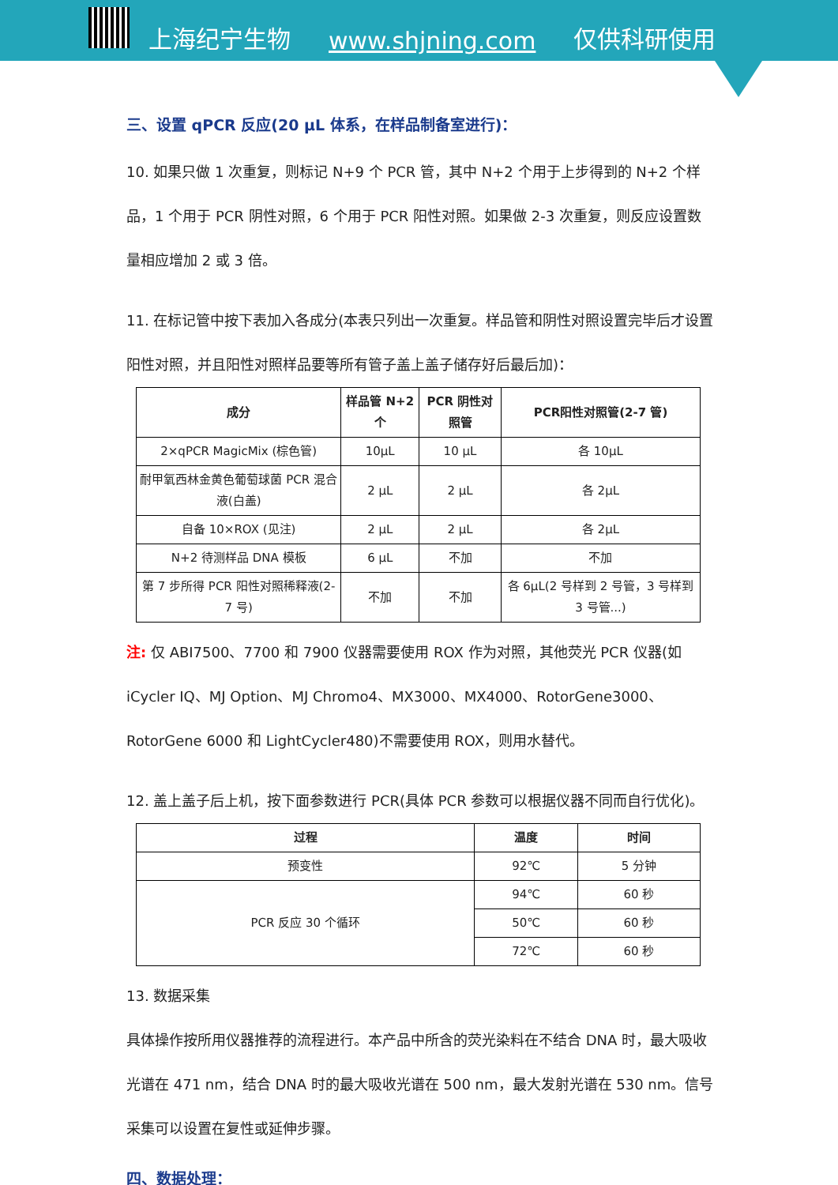上海纪宁生物 www.shjning.com 仅供科研使用
三、设置 qPCR 反应(20 μL 体系，在样品制备室进行)：
10. 如果只做 1 次重复，则标记 N+9 个 PCR 管，其中 N+2 个用于上步得到的 N+2 个样品，1 个用于 PCR 阴性对照，6 个用于 PCR 阳性对照。如果做 2-3 次重复，则反应设置数量相应增加 2 或 3 倍。
11. 在标记管中按下表加入各成分(本表只列出一次重复。样品管和阴性对照设置完毕后才设置阳性对照，并且阳性对照样品要等所有管子盖上盖子储存好后最后加)：
| 成分 | 样品管 N+2 个 | PCR 阴性对照管 | PCR阳性对照管(2-7 管) |
| --- | --- | --- | --- |
| 2×qPCR MagicMix (棕色管) | 10μL | 10 μL | 各 10μL |
| 耐甲氧西林金黄色葡萄球菌 PCR 混合液(白盖) | 2 μL | 2 μL | 各 2μL |
| 自备 10×ROX (见注) | 2 μL | 2 μL | 各 2μL |
| N+2 待测样品 DNA 模板 | 6 μL | 不加 | 不加 |
| 第 7 步所得 PCR 阳性对照稀释液(2-7 号) | 不加 | 不加 | 各 6μL(2 号样到 2 号管，3 号样到 3 号管...) |
注: 仅 ABI7500、7700 和 7900 仪器需要使用 ROX 作为对照，其他荧光 PCR 仪器(如 iCycler IQ、MJ Option、MJ Chromo4、MX3000、MX4000、RotorGene3000、RotorGene 6000 和 LightCycler480)不需要使用 ROX，则用水替代。
12. 盖上盖子后上机，按下面参数进行 PCR(具体 PCR 参数可以根据仪器不同而自行优化)。
| 过程 | 温度 | 时间 |
| --- | --- | --- |
| 预变性 | 92℃ | 5 分钟 |
| PCR 反应 30 个循环 | 94℃ | 60 秒 |
| | 50℃ | 60 秒 |
| | 72℃ | 60 秒 |
13. 数据采集
具体操作按所用仪器推荐的流程进行。本产品中所含的荧光染料在不结合 DNA 时，最大吸收光谱在 471 nm，结合 DNA 时的最大吸收光谱在 500 nm，最大发射光谱在 530 nm。信号采集可以设置在复性或延伸步骤。
四、数据处理：